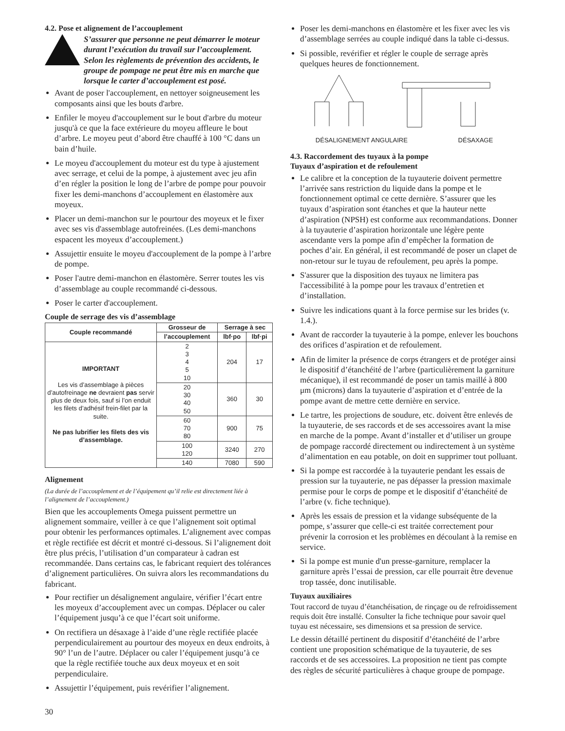4.2. Pose et alignement de l’accouplement
S’assurer que personne ne peut démarrer le moteur durant l’exécution du travail sur l’accouplement. Selon les règlements de prévention des accidents, le groupe de pompage ne peut être mis en marche que lorsque le carter d’accouplement est posé.
Avant de poser l'accouplement, en nettoyer soigneusement les composants ainsi que les bouts d'arbre.
Enfiler le moyeu d'accouplement sur le bout d'arbre du moteur jusqu'à ce que la face extérieure du moyeu affleure le bout d’arbre. Le moyeu peut d’abord être chauffé à 100 °C dans un bain d’huile.
Le moyeu d'accouplement du moteur est du type à ajustement avec serrage, et celui de la pompe, à ajustement avec jeu afin d’en régler la position le long de l’arbre de pompe pour pouvoir fixer les demi-manchons d’accouplement en élastomère aux moyeux.
Placer un demi-manchon sur le pourtour des moyeux et le fixer avec ses vis d'assemblage autofreinées. (Les demi-manchons espacent les moyeux d’accouplement.)
Assujettir ensuite le moyeu d'accouplement de la pompe à l’arbre de pompe.
Poser l'autre demi-manchon en élastomère. Serrer toutes les vis d’assemblage au couple recommandé ci-dessous.
Poser le carter d'accouplement.
Couple de serrage des vis d’assemblage
| Couple recommandé | Grosseur de | Serrage à sec | |
| --- | --- | --- | --- |
| | l’accouplement | lbf·po | lbf·pi |
| IMPORTANT Les vis d’assemblage à pièces d’autofreinage ne devraient pas servir plus de deux fois, sauf si l’on enduit les filets d’adhésif frein-filet par la suite. Ne pas lubrifier les filets des vis d’assemblage. | 2 3 4 5 10 | 204 | 17 |
| | 20 30 40 50 | 360 | 30 |
| | 60 70 80 | 900 | 75 |
| | 100 120 | 3240 | 270 |
| | 140 | 7080 | 590 |
Alignement
(La durée de l’accouplement et de l’équipement qu’il relie est directement liée à l’alignement de l’accouplement.)
Bien que les accouplements Omega puissent permettre un alignement sommaire, veiller à ce que l’alignement soit optimal pour obtenir les performances optimales. L’alignement avec compas et règle rectifiée est décrit et montré ci-dessous. Si l’alignement doit être plus précis, l’utilisation d’un comparateur à cadran est recommandée. Dans certains cas, le fabricant requiert des tolérances d’alignement particulières. On suivra alors les recommandations du fabricant.
Pour rectifier un désalignement angulaire, vérifier l’écart entre les moyeux d’accouplement avec un compas. Déplacer ou caler l’équipement jusqu’à ce que l’écart soit uniforme.
On rectifiera un désaxage à l’aide d’une règle rectifiée placée perpendiculairement au pourtour des moyeux en deux endroits, à 90° l’un de l’autre. Déplacer ou caler l’équipement jusqu’à ce que la règle rectifiée touche aux deux moyeux et en soit perpendiculaire.
Assujettir l’équipement, puis revérifier l’alignement.
Poser les demi-manchons en élastomère et les fixer avec les vis d’assemblage serrées au couple indiqué dans la table ci-dessus.
Si possible, revérifier et régler le couple de serrage après quelques heures de fonctionnement.
DÉSALIGNEMENT ANGULAIRE DÉSAXAGE
4.3. Raccordement des tuyaux à la pompe
Tuyaux d’aspiration et de refoulement
Le calibre et la conception de la tuyauterie doivent permettre l’arrivée sans restriction du liquide dans la pompe et le fonctionnement optimal ce cette dernière. S’assurer que les tuyaux d’aspiration sont étanches et que la hauteur nette d’aspiration (NPSH) est conforme aux recommandations. Donner à la tuyauterie d’aspiration horizontale une légère pente ascendante vers la pompe afin d’empêcher la formation de poches d’air. En général, il est recommandé de poser un clapet de non-retour sur le tuyau de refoulement, peu après la pompe.
S'assurer que la disposition des tuyaux ne limitera pas l'accessibilité à la pompe pour les travaux d’entretien et d’installation.
Suivre les indications quant à la force permise sur les brides (v. 1.4.).
Avant de raccorder la tuyauterie à la pompe, enlever les bouchons des orifices d’aspiration et de refoulement.
Afin de limiter la présence de corps étrangers et de protéger ainsi le dispositif d’étanchéité de l’arbre (particulièrement la garniture mécanique), il est recommandé de poser un tamis maillé à 800 μm (microns) dans la tuyauterie d’aspiration et d’entrée de la pompe avant de mettre cette dernière en service.
Le tartre, les projections de soudure, etc. doivent être enlevés de la tuyauterie, de ses raccords et de ses accessoires avant la mise en marche de la pompe. Avant d’installer et d’utiliser un groupe de pompage raccordé directement ou indirectement à un système d’alimentation en eau potable, on doit en supprimer tout polluant.
Si la pompe est raccordée à la tuyauterie pendant les essais de pression sur la tuyauterie, ne pas dépasser la pression maximale permise pour le corps de pompe et le dispositif d’étanchéité de l’arbre (v. fiche technique).
Après les essais de pression et la vidange subséquente de la pompe, s’assurer que celle-ci est traitée correctement pour prévenir la corrosion et les problèmes en découlant à la remise en service.
Si la pompe est munie d'un presse-garniture, remplacer la garniture après l’essai de pression, car elle pourrait être devenue trop tassée, donc inutilisable.
Tuyaux auxiliaires
Tout raccord de tuyau d’étanchéisation, de rinçage ou de refroidissement requis doit être installé. Consulter la fiche technique pour savoir quel tuyau est nécessaire, ses dimensions et sa pression de service.
Le dessin détaillé pertinent du dispositif d’étanchéité de l’arbre contient une proposition schématique de la tuyauterie, de ses raccords et de ses accessoires. La proposition ne tient pas compte des règles de sécurité particulières à chaque groupe de pompage.
30